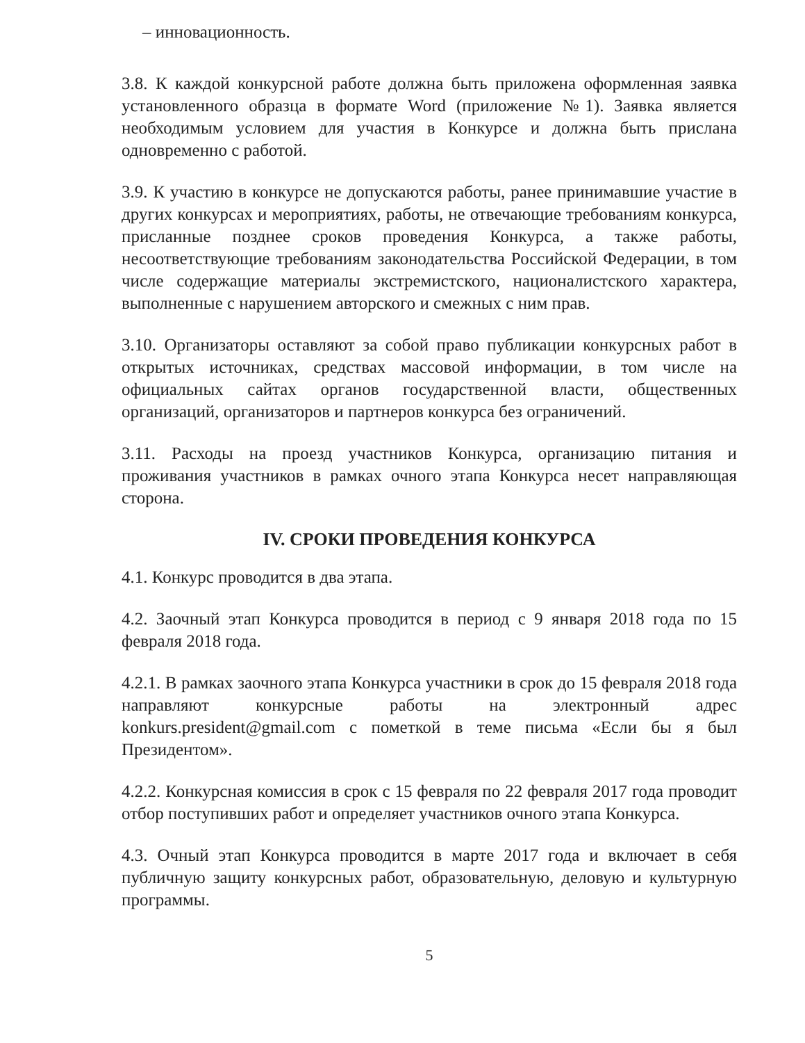– инновационность.
3.8. К каждой конкурсной работе должна быть приложена оформленная заявка установленного образца в формате Word (приложение №1). Заявка является необходимым условием для участия в Конкурсе и должна быть прислана одновременно с работой.
3.9. К участию в конкурсе не допускаются работы, ранее принимавшие участие в других конкурсах и мероприятиях, работы, не отвечающие требованиям конкурса, присланные позднее сроков проведения Конкурса, а также работы, несоответствующие требованиям законодательства Российской Федерации, в том числе содержащие материалы экстремистского, националистского характера, выполненные с нарушением авторского и смежных с ним прав.
3.10. Организаторы оставляют за собой право публикации конкурсных работ в открытых источниках, средствах массовой информации, в том числе на официальных сайтах органов государственной власти, общественных организаций, организаторов и партнеров конкурса без ограничений.
3.11. Расходы на проезд участников Конкурса, организацию питания и проживания участников в рамках очного этапа Конкурса несет направляющая сторона.
IV. СРОКИ ПРОВЕДЕНИЯ КОНКУРСА
4.1. Конкурс проводится в два этапа.
4.2. Заочный этап Конкурса проводится в период с 9 января 2018 года по 15 февраля 2018 года.
4.2.1. В рамках заочного этапа Конкурса участники в срок до 15 февраля 2018 года направляют конкурсные работы на электронный адрес konkurs.president@gmail.com с пометкой в теме письма «Если бы я был Президентом».
4.2.2. Конкурсная комиссия в срок с 15 февраля по 22 февраля 2017 года проводит отбор поступивших работ и определяет участников очного этапа Конкурса.
4.3. Очный этап Конкурса проводится в марте 2017 года и включает в себя публичную защиту конкурсных работ, образовательную, деловую и культурную программы.
5